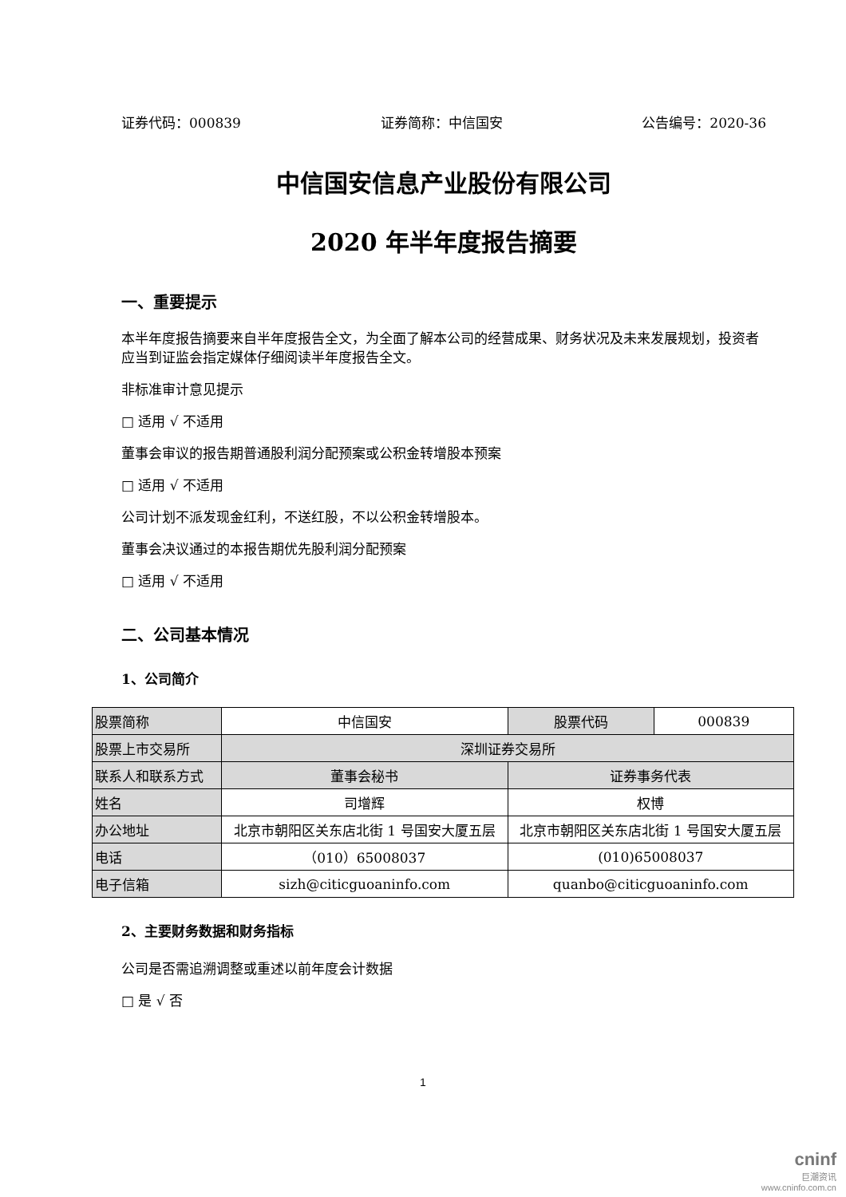证券代码：000839 证券简称：中信国安 公告编号：2020-36
中信国安信息产业股份有限公司
2020 年半年度报告摘要
一、重要提示
本半年度报告摘要来自半年度报告全文，为全面了解本公司的经营成果、财务状况及未来发展规划，投资者应当到证监会指定媒体仔细阅读半年度报告全文。
非标准审计意见提示
□ 适用 √ 不适用
董事会审议的报告期普通股利润分配预案或公积金转增股本预案
□ 适用 √ 不适用
公司计划不派发现金红利，不送红股，不以公积金转增股本。
董事会决议通过的本报告期优先股利润分配预案
□ 适用 √ 不适用
二、公司基本情况
1、公司简介
| 股票简称 | 中信国安 | 股票代码 | 000839 |
| 股票上市交易所 | 深圳证券交易所 | | |
| 联系人和联系方式 | 董事会秘书 | 证券事务代表 | |
| 姓名 | 司增辉 | 权博 | |
| 办公地址 | 北京市朝阳区关东店北街 1 号国安大厦五层 | 北京市朝阳区关东店北街 1 号国安大厦五层 | |
| 电话 | （010）65008037 | (010)65008037 | |
| 电子信箱 | sizh@citicguoaninfo.com | quanbo@citicguoaninfo.com | |
2、主要财务数据和财务指标
公司是否需追溯调整或重述以前年度会计数据
□ 是 √ 否
1
cninf
巨潮资讯
www.cninfo.com.cn